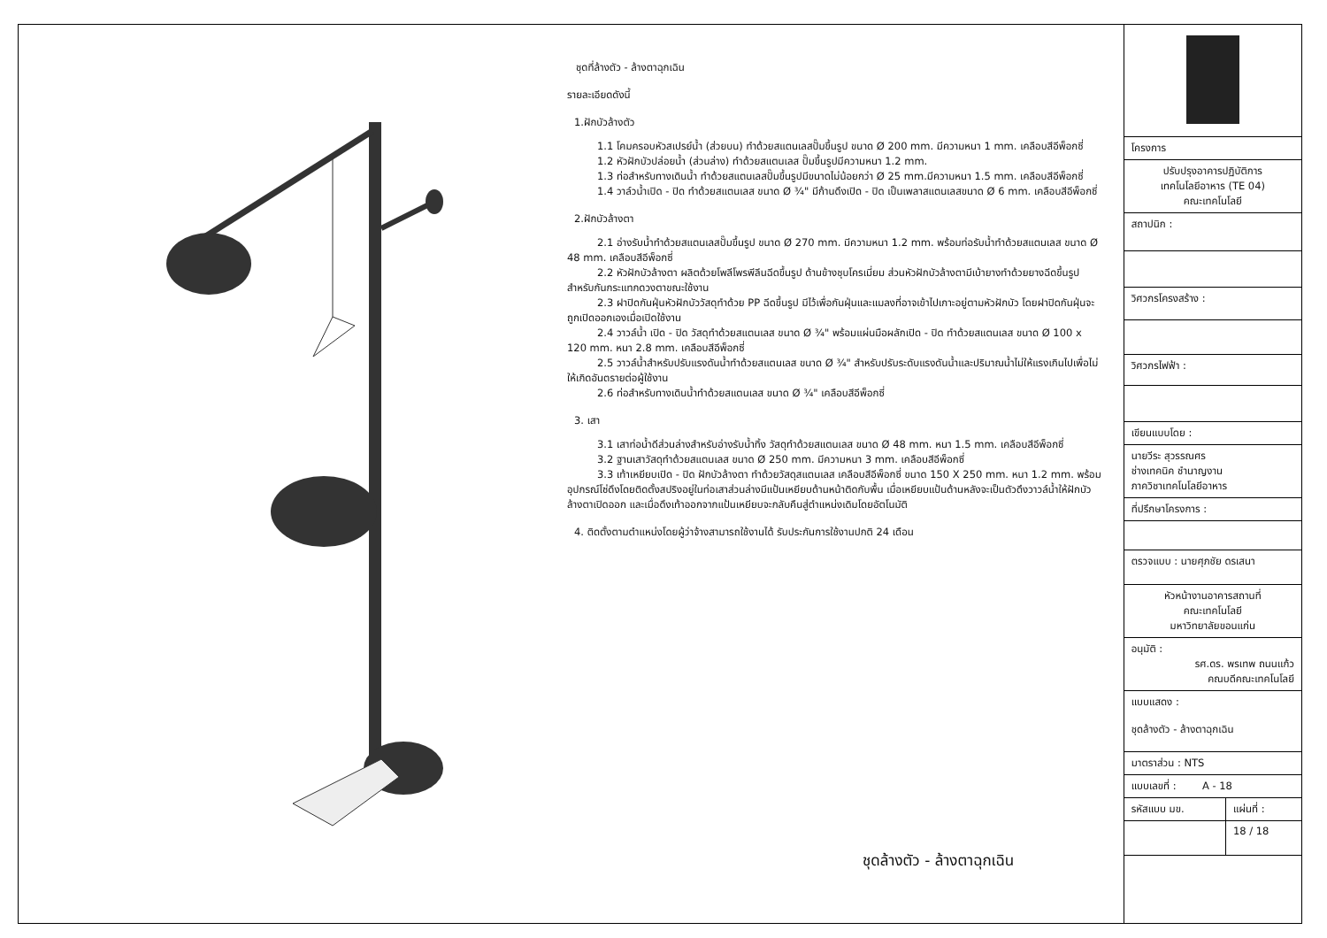ชุดที่ล้างตัว - ล้างตาฉุกเฉิน
รายละเอียดดังนี้
1.ฝักบัวล้างตัว
1.1 โคมครอบหัวสเปรย์น้ำ (ส่วยบน) ทำด้วยสแตนเลสปั๊มขึ้นรูป ขนาด Ø 200 mm. มีความหนา 1 mm. เคลือบสีอีพ็อกซี่
1.2 หัวฝักบัวปล่อยน้ำ (ส่วนล่าง) ทำด้วยสแตนเลส ปั๊มขึ้นรูปมีความหนา 1.2 mm.
1.3 ท่อสำหรับทางเดินน้ำ ทำด้วยสแตนเลสปั๊มขึ้นรูปมีขนาดไม่น้อยกว่า Ø 25 mm.มีความหนา 1.5 mm. เคลือบสีอีพ็อกซี่
1.4 วาล์วน้ำเปิด - ปิด ทำด้วยสแตนเลส ขนาด Ø ¾" มีก้านดึงเปิด - ปิด เป็นเพลาสแตนเลสขนาด Ø 6 mm. เคลือบสีอีพ็อกซี่
2.ฝักบัวล้างตา
2.1 อ่างรับน้ำทำด้วยสแตนเลสปั๊มขึ้นรูป ขนาด Ø 270 mm. มีความหนา 1.2 mm. พร้อมท่อรับน้ำทำด้วยสแตนเลส ขนาด Ø 48 mm. เคลือบสีอีพ็อกซี่
2.2 หัวฝักบัวล้างตา ผลิตด้วยโพลีโพรพีลีนฉีดขึ้นรูป ด้านข้างชุบโครเมี่ยม ส่วนหัวฝักบัวล้างตามีเบ้ายางทำด้วยยางฉีดขึ้นรูปสำหรับกันกระแทกดวงตาขณะใช้งาน
2.3 ฝาปิดกันฝุ่นหัวฝักบัววัสดุทำด้วย PP ฉีดขึ้นรูป มีไว้เพื่อกันฝุ่นและแมลงที่อาจเข้าไปเกาะอยู่ตามหัวฝักบัว โดยฝาปิดกันฝุ่นจะถูกเปิดออกเองเมื่อเปิดใช้งาน
2.4 วาวล์น้ำ เปิด - ปิด วัสดุทำด้วยสแตนเลส ขนาด Ø ¾" พร้อมแผ่นมือผลักเปิด - ปิด ทำด้วยสแตนเลส ขนาด Ø 100 x 120 mm. หนา 2.8 mm. เคลือบสีอีพ็อกซี่
2.5 วาวล์น้ำสำหรับปรับแรงดันน้ำทำด้วยสแตนเลส ขนาด Ø ¾" สำหรับปรับระดับแรงดันน้ำและปริมาณน้ำไม่ให้แรงเกินไปเพื่อไม่ให้เกิดอันตรายต่อผู้ใช้งาน
2.6 ท่อสำหรับทางเดินน้ำทำด้วยสแตนเลส ขนาด Ø ¾" เคลือบสีอีพ็อกซี่
3. เสา
3.1 เสาท่อน้ำดีส่วนล่างสำหรับอ่างรับน้ำทิ้ง วัสดุทำด้วยสแตนเลส ขนาด Ø 48 mm. หนา 1.5 mm. เคลือบสีอีพ็อกซี่
3.2 ฐานเสาวัสดุทำด้วยสแตนเลส ขนาด Ø 250 mm. มีความหนา 3 mm. เคลือบสีอีพ็อกซี่
3.3 เท้าเหยียบเปิด - ปิด ฝักบัวล้างตา ทำด้วยวัสดุสแตนเลส เคลือบสีอีพ็อกซี่ ขนาด 150 X 250 mm. หนา 1.2 mm. พร้อมอุปกรณ์โซ่ดึงโดยติดตั้งสปริงอยู่ในท่อเสาส่วนล่างมีแป้นเหยียบด้านหน้าติดกับพื้น เมื่อเหยียบแป้นด้านหลังจะเป็นตัวดึงวาวล์น้ำให้ฝักบัวล้างตาเปิดออก และเมื่อดึงเท้าออกจากแป้นเหยียบจะกลับคืนสู่ตำแหน่งเดิมโดยอัตโนมัติ
4. ติดตั้งตามตำแหน่งโดยผู้ว่าจ้างสามารถใช้งานได้ รับประกันการใช้งานปกติ 24 เดือน
| โครงการ |
| ปรับปรุงอาคารปฏิบัติการ เทคโนโลยีอาหาร (TE 04) คณะเทคโนโลยี |
| สถาปนิก : |
| วิศวกรโครงสร้าง : |
| วิศวกรไฟฟ้า : |
| เขียนแบบโดย : |
| นายวีระ สุวรรณศร ช่างเทคนิค ชำนาญงาน ภาควิชาเทคโนโลยีอาหาร |
| ที่ปรึกษาโครงการ : |
| ตรวจแบบ : นายศุภชัย ดรเสนา |
| หัวหน้างานอาคารสถานที่ คณะเทคโนโลยี มหาวิทยาลัยขอนแก่น |
| อนุมัติ : รศ.ดร. พรเทพ ถนนแก้ว คณบดีคณะเทคโนโลยี |
| แบบแสดง : ชุดล้างตัว - ล้างตาฉุกเฉิน |
| มาตราส่วน : NTS |
| แบบเลขที่ : A - 18 |
| รหัสแบบ มข. | แผ่นที่ : |
| | 18 / 18 |
ชุดล้างตัว - ล้างตาฉุกเฉิน